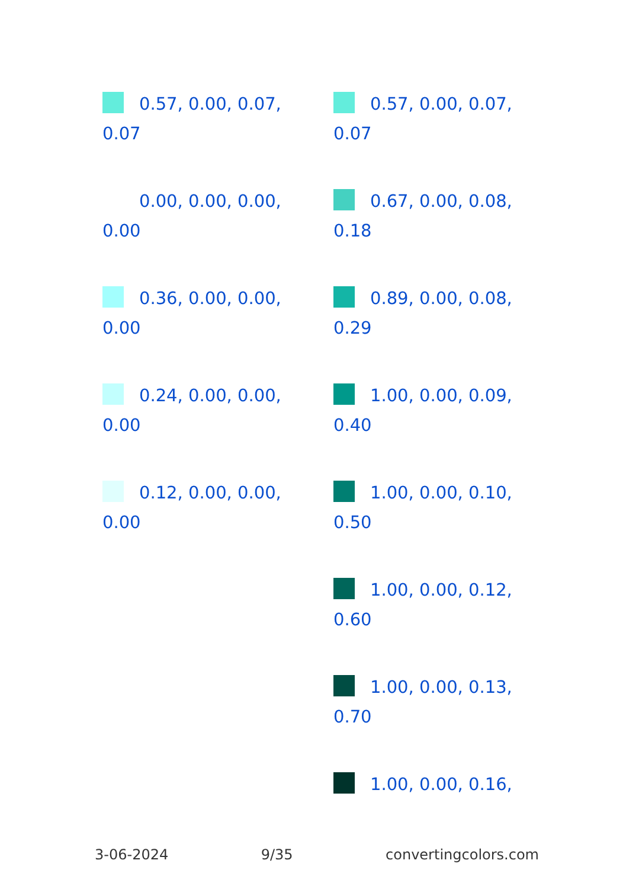0.57, 0.00, 0.07, 0.07
0.00, 0.00, 0.00, 0.00
0.36, 0.00, 0.00, 0.00
0.24, 0.00, 0.00, 0.00
0.12, 0.00, 0.00, 0.00
0.57, 0.00, 0.07, 0.07
0.67, 0.00, 0.08, 0.18
0.89, 0.00, 0.08, 0.29
1.00, 0.00, 0.09, 0.40
1.00, 0.00, 0.10, 0.50
1.00, 0.00, 0.12, 0.60
1.00, 0.00, 0.13, 0.70
1.00, 0.00, 0.16,
3-06-2024 9/35 convertingcolors.com